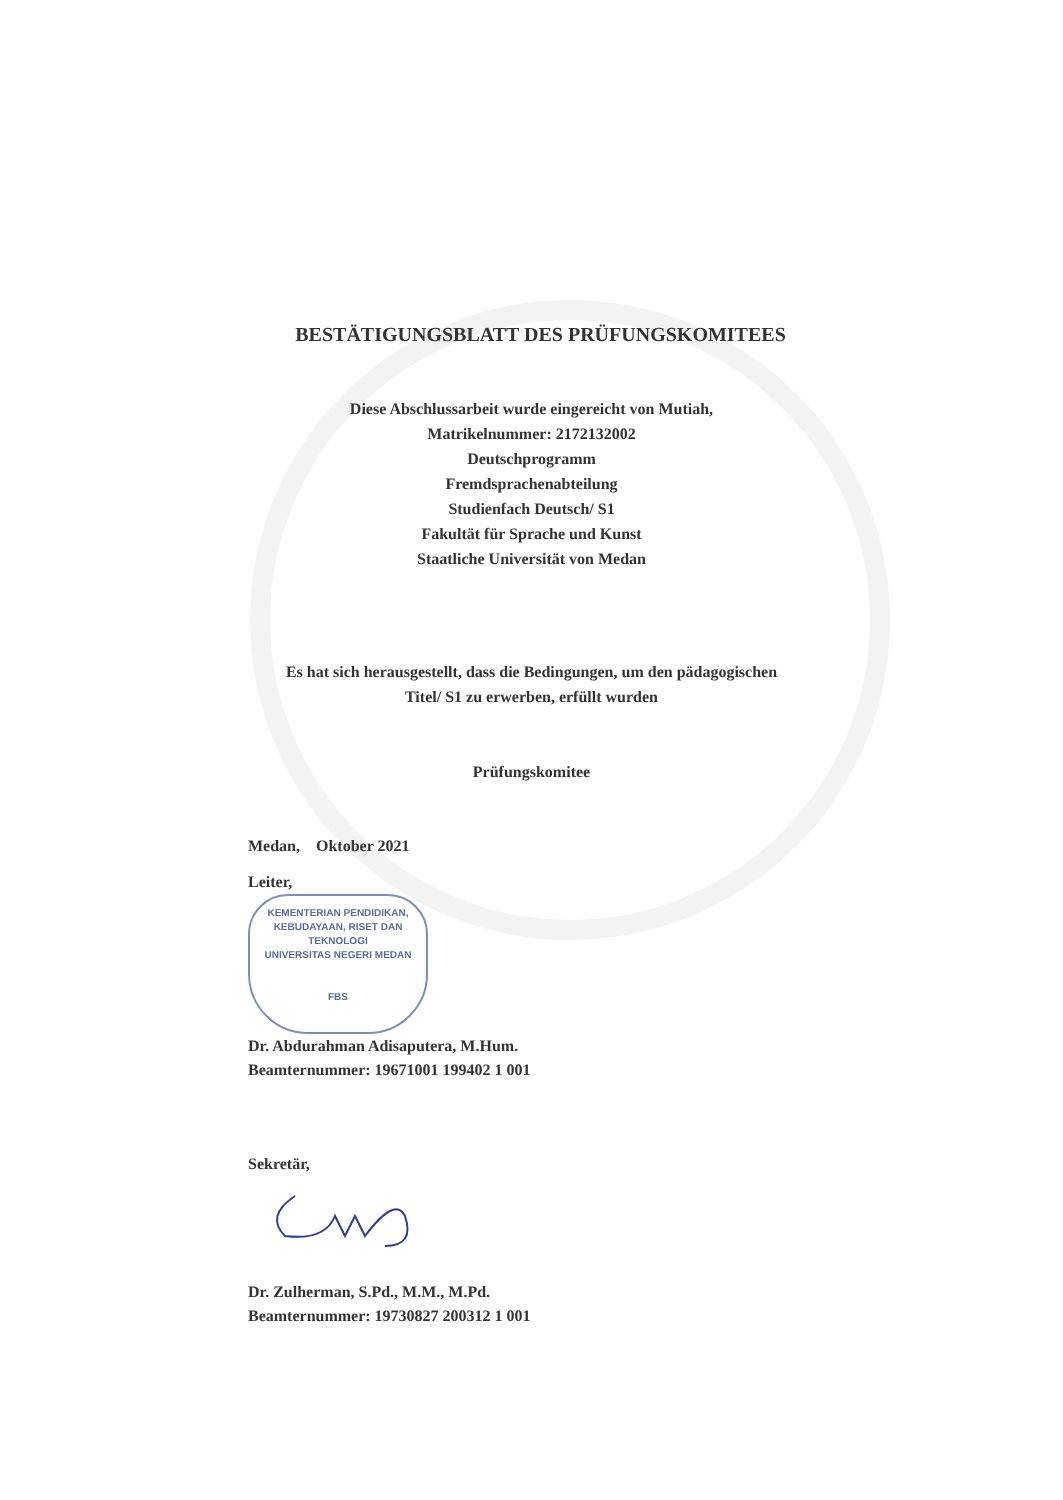BESTÄTIGUNGSBLATT DES PRÜFUNGSKOMITEES
Diese Abschlussarbeit wurde eingereicht von Mutiah,
Matrikelnummer: 2172132002
Deutschprogramm
Fremdsprachenabteilung
Studienfach Deutsch/ S1
Fakultät für Sprache und Kunst
Staatliche Universität von Medan
Es hat sich herausgestellt, dass die Bedingungen, um den pädagogischen
Titel/ S1 zu erwerben, erfüllt wurden
Prüfungskomitee
Medan, Oktober 2021
Leiter,
KEMENTERIAN PENDIDIKAN, KEBUDAYAAN, RISET DAN TEKNOLOGI
UNIVERSITAS NEGERI MEDAN
FBS
Dr. Abdurahman Adisaputera, M.Hum.
Beamternummer: 19671001 199402 1 001
Sekretär,
Dr. Zulherman, S.Pd., M.M., M.Pd.
Beamternummer: 19730827 200312 1 001